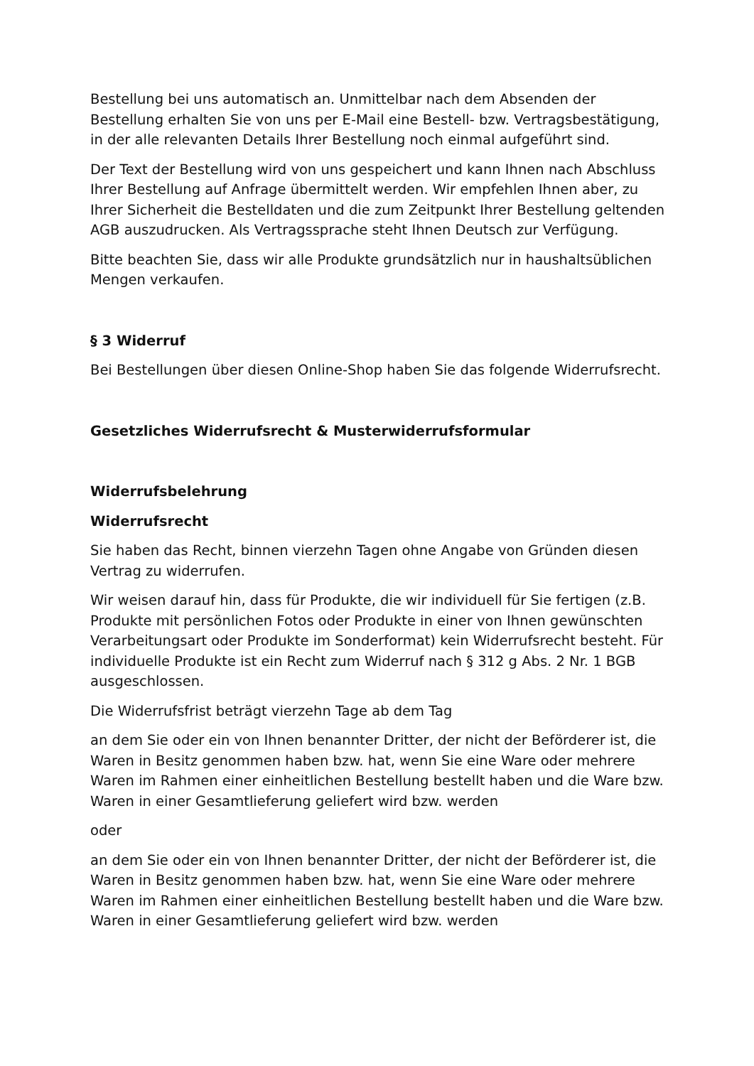Bestellung bei uns automatisch an. Unmittelbar nach dem Absenden der Bestellung erhalten Sie von uns per E-Mail eine Bestell- bzw. Vertragsbestätigung, in der alle relevanten Details Ihrer Bestellung noch einmal aufgeführt sind.
Der Text der Bestellung wird von uns gespeichert und kann Ihnen nach Abschluss Ihrer Bestellung auf Anfrage übermittelt werden. Wir empfehlen Ihnen aber, zu Ihrer Sicherheit die Bestelldaten und die zum Zeitpunkt Ihrer Bestellung geltenden AGB auszudrucken. Als Vertragssprache steht Ihnen Deutsch zur Verfügung.
Bitte beachten Sie, dass wir alle Produkte grundsätzlich nur in haushaltsüblichen Mengen verkaufen.
§ 3 Widerruf
Bei Bestellungen über diesen Online-Shop haben Sie das folgende Widerrufsrecht.
Gesetzliches Widerrufsrecht & Musterwiderrufsformular
Widerrufsbelehrung
Widerrufsrecht
Sie haben das Recht, binnen vierzehn Tagen ohne Angabe von Gründen diesen Vertrag zu widerrufen.
Wir weisen darauf hin, dass für Produkte, die wir individuell für Sie fertigen (z.B. Produkte mit persönlichen Fotos oder Produkte in einer von Ihnen gewünschten Verarbeitungsart oder Produkte im Sonderformat) kein Widerrufsrecht besteht. Für individuelle Produkte ist ein Recht zum Widerruf nach § 312 g Abs. 2 Nr. 1 BGB ausgeschlossen.
Die Widerrufsfrist beträgt vierzehn Tage ab dem Tag
an dem Sie oder ein von Ihnen benannter Dritter, der nicht der Beförderer ist, die Waren in Besitz genommen haben bzw. hat, wenn Sie eine Ware oder mehrere Waren im Rahmen einer einheitlichen Bestellung bestellt haben und die Ware bzw. Waren in einer Gesamtlieferung geliefert wird bzw. werden
oder
an dem Sie oder ein von Ihnen benannter Dritter, der nicht der Beförderer ist, die Waren in Besitz genommen haben bzw. hat, wenn Sie eine Ware oder mehrere Waren im Rahmen einer einheitlichen Bestellung bestellt haben und die Ware bzw. Waren in einer Gesamtlieferung geliefert wird bzw. werden